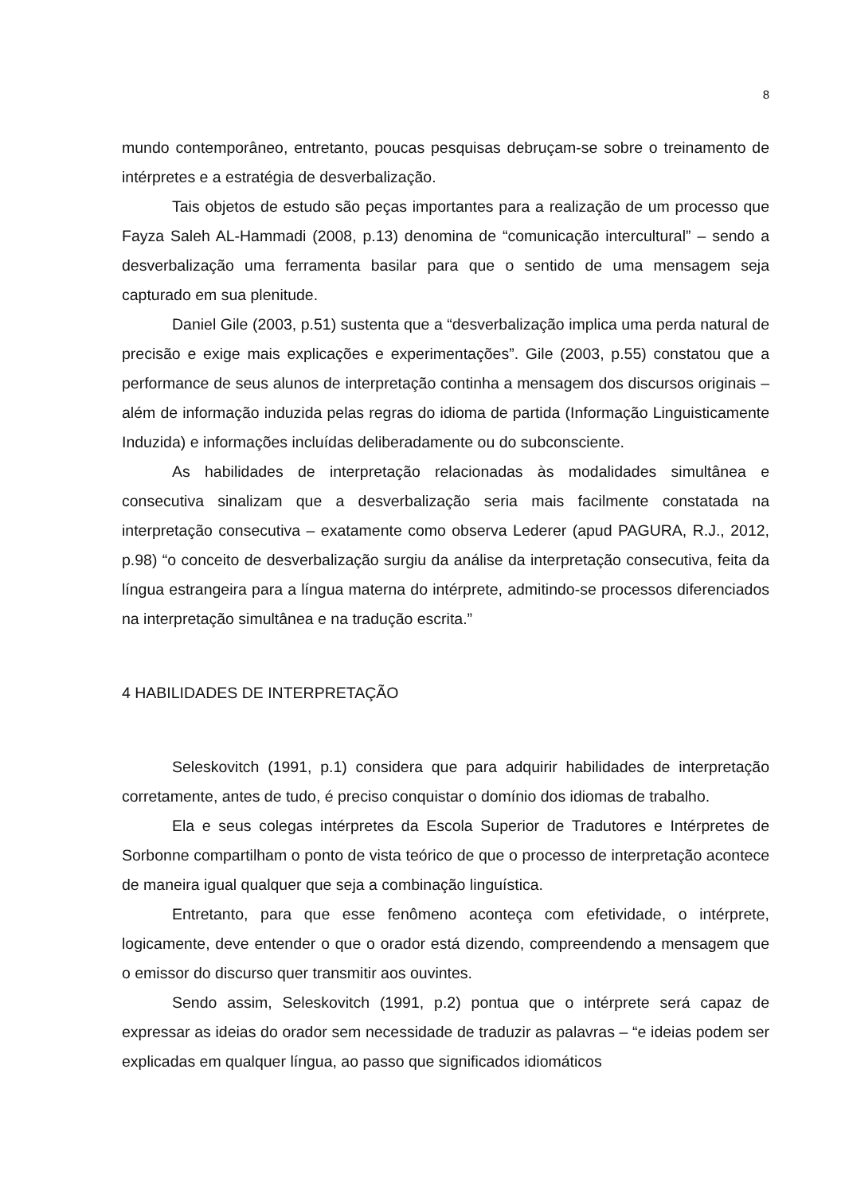8
mundo contemporâneo, entretanto, poucas pesquisas debruçam-se sobre o treinamento de intérpretes e a estratégia de desverbalização.
Tais objetos de estudo são peças importantes para a realização de um processo que Fayza Saleh AL-Hammadi (2008, p.13) denomina de “comunicação intercultural” – sendo a desverbalização uma ferramenta basilar para que o sentido de uma mensagem seja capturado em sua plenitude.
Daniel Gile (2003, p.51) sustenta que a “desverbalização implica uma perda natural de precisão e exige mais explicações e experimentações”. Gile (2003, p.55) constatou que a performance de seus alunos de interpretação continha a mensagem dos discursos originais – além de informação induzida pelas regras do idioma de partida (Informação Linguisticamente Induzida) e informações incluídas deliberadamente ou do subconsciente.
As habilidades de interpretação relacionadas às modalidades simultânea e consecutiva sinalizam que a desverbalização seria mais facilmente constatada na interpretação consecutiva – exatamente como observa Lederer (apud PAGURA, R.J., 2012, p.98) “o conceito de desverbalização surgiu da análise da interpretação consecutiva, feita da língua estrangeira para a língua materna do intérprete, admitindo-se processos diferenciados na interpretação simultânea e na tradução escrita.”
4 HABILIDADES DE INTERPRETAÇÃO
Seleskovitch (1991, p.1) considera que para adquirir habilidades de interpretação corretamente, antes de tudo, é preciso conquistar o domínio dos idiomas de trabalho.
Ela e seus colegas intérpretes da Escola Superior de Tradutores e Intérpretes de Sorbonne compartilham o ponto de vista teórico de que o processo de interpretação acontece de maneira igual qualquer que seja a combinação linguística.
Entretanto, para que esse fenômeno aconteça com efetividade, o intérprete, logicamente, deve entender o que o orador está dizendo, compreendendo a mensagem que o emissor do discurso quer transmitir aos ouvintes.
Sendo assim, Seleskovitch (1991, p.2) pontua que o intérprete será capaz de expressar as ideias do orador sem necessidade de traduzir as palavras – “e ideias podem ser explicadas em qualquer língua, ao passo que significados idiomáticos